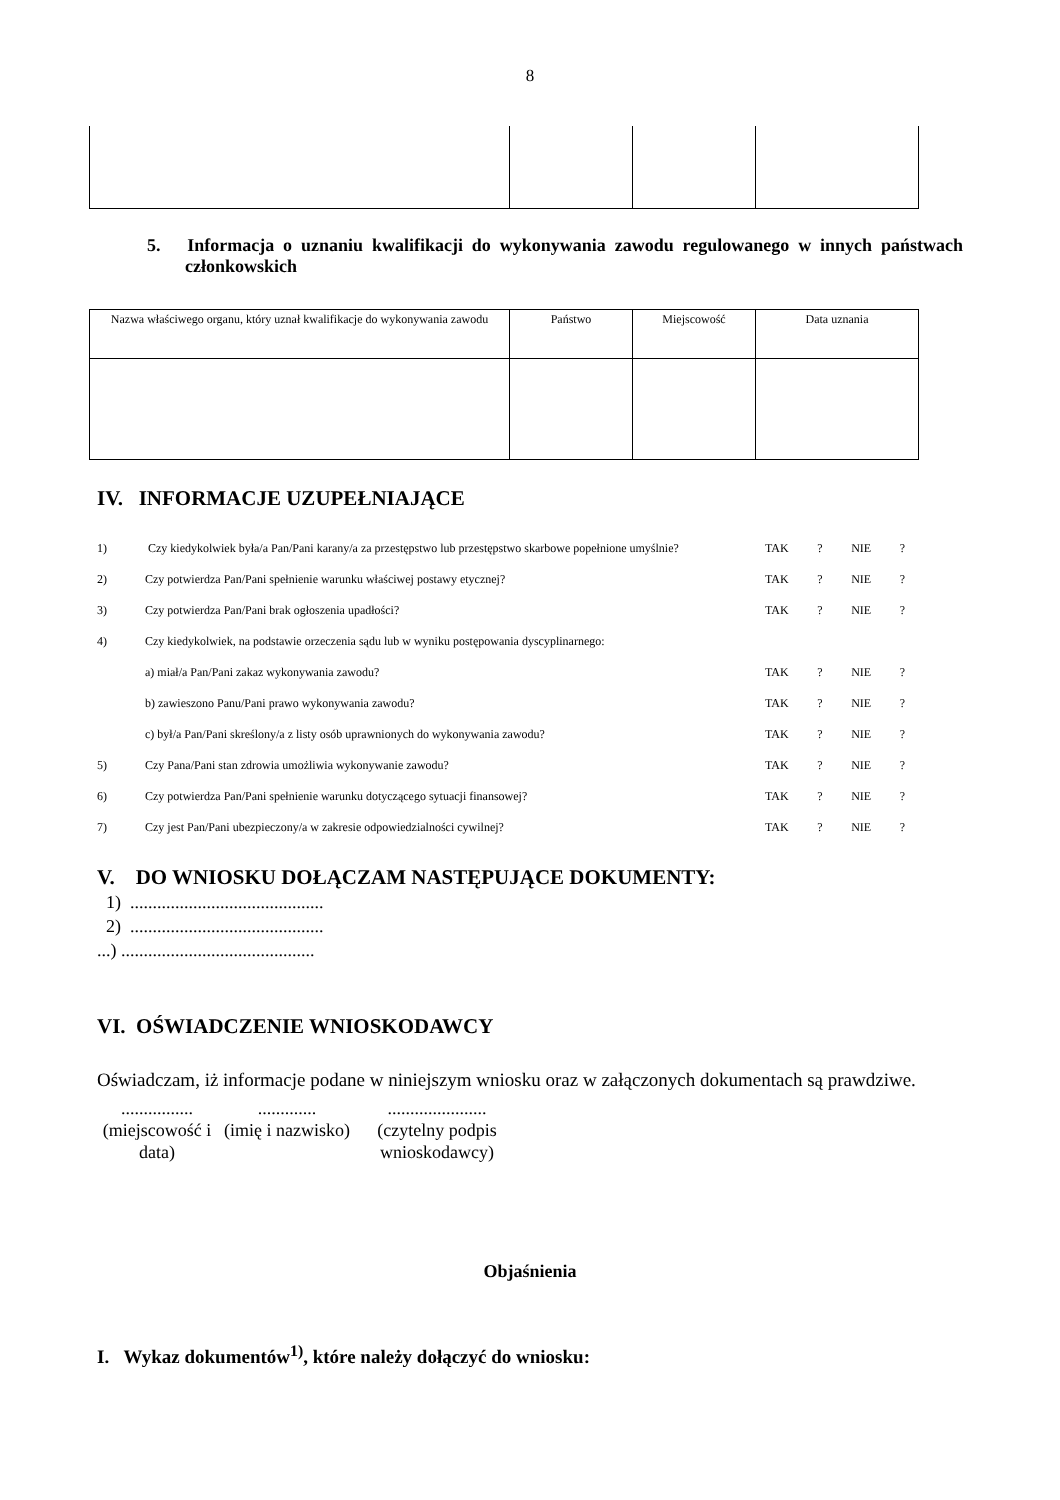8
5. Informacja o uznaniu kwalifikacji do wykonywania zawodu regulowanego w innych państwach członkowskich
| Nazwa właściwego organu, który uznał kwalifikacje do wykonywania zawodu | Państwo | Miejscowość | Data uznania |
IV. INFORMACJE UZUPEŁNIAJĄCE
1) Czy kiedykolwiek była/a Pan/Pani karany/a za przestępstwo lub przestępstwo skarbowe popełnione umyślnie? TAK? NIE?
2) Czy potwierdza Pan/Pani spełnienie warunku właściwej postawy etycznej? TAK? NIE?
3) Czy potwierdza Pan/Pani brak ogłoszenia upadłości? TAK? NIE?
4) Czy kiedykolwiek, na podstawie orzeczenia sądu lub w wyniku postępowania dyscyplinarnego:
a) miał/a Pan/Pani zakaz wykonywania zawodu? TAK? NIE?
b) zawieszono Panu/Pani prawo wykonywania zawodu? TAK? NIE?
c) był/a Pan/Pani skreślony/a z listy osób uprawnionych do wykonywania zawodu? TAK? NIE?
5) Czy Pana/Pani stan zdrowia umożliwia wykonywanie zawodu? TAK? NIE?
6) Czy potwierdza Pan/Pani spełnienie warunku dotyczącego sytuacji finansowej? TAK? NIE?
7) Czy jest Pan/Pani ubezpieczony/a w zakresie odpowiedzialności cywilnej? TAK? NIE?
V. DO WNIOSKU DOŁĄCZAM NASTĘPUJĄCE DOKUMENTY:
1) ...........................................
2) ...........................................
...) ...........................................
VI. OŚWIADCZENIE WNIOSKODAWCY
Oświadczam, iż informacje podane w niniejszym wniosku oraz w załączonych dokumentach są prawdziwe.
................
(miejscowość i data)
.............
(imię i nazwisko)
......................
(czytelny podpis wnioskodawcy)
Objaśnienia
I. Wykaz dokumentów<sup>1)</sup>, które należy dołączyć do wniosku: